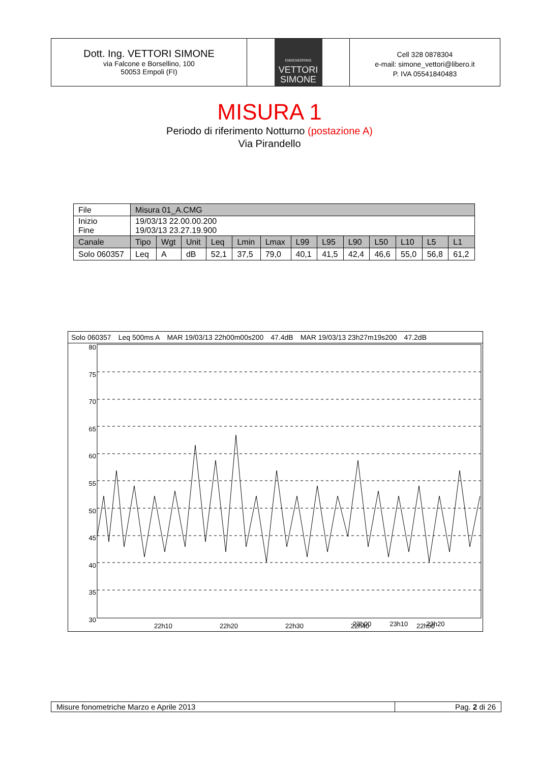Dott. Ing. VETTORI SIMONE
via Falcone e Borsellino, 100
50053 Empoli (FI)
ENGENEERING
VETTORI
SIMONE
Cell 328 0878304
e-mail: simone_vettori@libero.it
P. IVA 05541840483
MISURA 1
Periodo di riferimento Notturno (postazione A)
Via Pirandello
| File | Misura 01_A.CMG | | | | | | | | | | | | |
| Inizio Fine | 19/03/13 22.00.00.200 19/03/13 23.27.19.900 | | | | | | | | | | | | |
| Canale | Tipo | Wgt | Unit | Leq | Lmin | Lmax | L99 | L95 | L90 | L50 | L10 | L5 | L1 |
| Solo 060357 | Leq | A | dB | 52,1 | 37,5 | 79,0 | 40,1 | 41,5 | 42,4 | 46,6 | 55,0 | 56,8 | 61,2 |
Solo 060357 Leq 500ms A MAR 19/03/13 22h00m00s200 47.4dB MAR 19/03/13 23h27m19s200 47.2dB
80
75
70
65
60
55
50
45
40
35
30
22h10
22h20
22h30
22h40
22h50
23h00 23h10 23h20
Misure fonometriche Marzo e Aprile 2013 Pag. 2 di 26